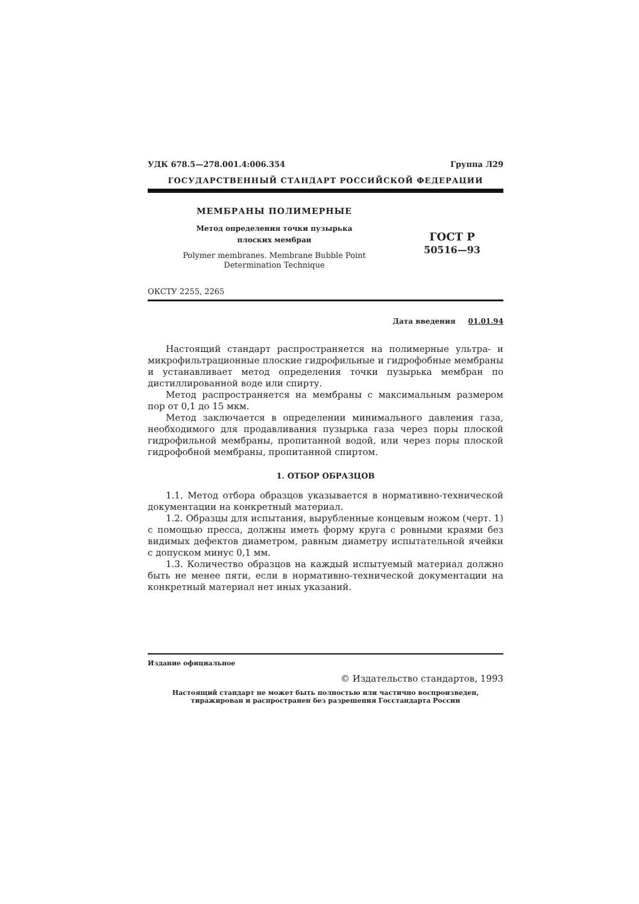УДК 678.5—278.001.4:006.354 Группа Л29
ГОСУДАРСТВЕННЫЙ СТАНДАРТ РОССИЙСКОЙ ФЕДЕРАЦИИ
МЕМБРАНЫ ПОЛИМЕРНЫЕ
Метод определения точки пузырька
плоских мембран
Polymer membranes. Membrane Bubble Point
Determination Technique
ГОСТ Р
50516—93
ОКСТУ 2255, 2265
Дата введения 01.01.94
Настоящий стандарт распространяется на полимерные ультра- и микрофильтрационные плоские гидрофильные и гидрофобные мембраны и устанавливает метод определения точки пузырька мембран по дистиллированной воде или спирту.
Метод распространяется на мембраны с максимальным размером пор от 0,1 до 15 мкм.
Метод заключается в определении минимального давления газа, необходимого для продавливания пузырька газа через поры плоской гидрофильной мембраны, пропитанной водой, или через поры плоской гидрофобной мембраны, пропитанной спиртом.
1. ОТБОР ОБРАЗЦОВ
1.1. Метод отбора образцов указывается в нормативно-технической документации на конкретный материал.
1.2. Образцы для испытания, вырубленные концевым ножом (черт. 1) с помощью пресса, должны иметь форму круга с ровными краями без видимых дефектов диаметром, равным диаметру испытательной ячейки с допуском минус 0,1 мм.
1.3. Количество образцов на каждый испытуемый материал должно быть не менее пяти, если в нормативно-технической документации на конкретный материал нет иных указаний.
Издание официальное
© Издательство стандартов, 1993
Настоящий стандарт не может быть полностью или частично воспроизведен,
тиражирован и распространен без разрешения Госстандарта России